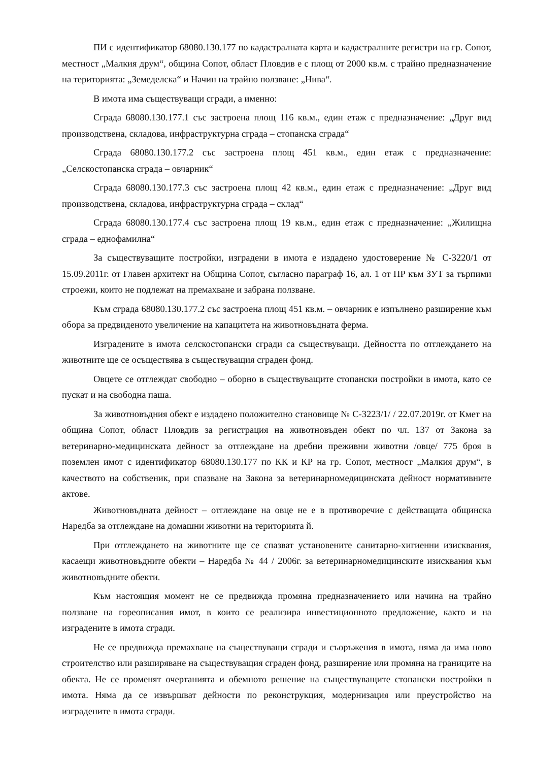ПИ с идентификатор 68080.130.177 по кадастралната карта и кадастралните регистри на гр. Сопот, местност „Малкия друм“, община Сопот, област Пловдив е с площ от 2000 кв.м. с трайно предназначение на територията: „Земеделска“ и Начин на трайно ползване: „Нива“.
В имота има съществуващи сгради, а именно:
Сграда 68080.130.177.1 със застроена площ 116 кв.м., един етаж с предназначение: „Друг вид производствена, складова, инфраструктурна сграда – стопанска сграда“
Сграда 68080.130.177.2 със застроена площ 451 кв.м., един етаж с предназначение: „Селскостопанска сграда – овчарник“
Сграда 68080.130.177.3 със застроена площ 42 кв.м., един етаж с предназначение: „Друг вид производствена, складова, инфраструктурна сграда – склад“
Сграда 68080.130.177.4 със застроена площ 19 кв.м., един етаж с предназначение: „Жилищна сграда – еднофамилна“
За съществуващите постройки, изградени в имота е издадено удостоверение № С-3220/1 от 15.09.2011г. от Главен архитект на Община Сопот, съгласно параграф 16, ал. 1 от ПР към ЗУТ за търпими строежи, които не подлежат на премахване и забрана ползване.
Към сграда 68080.130.177.2 със застроена площ 451 кв.м. – овчарник е изпълнено разширение към обора за предвиденото увеличение на капацитета на животновъдната ферма.
Изградените в имота селскостопански сгради са съществуващи. Дейността по отглеждането на животните ще се осъществява в съществуващия сграден фонд.
Овцете се отглеждат свободно – оборно в съществуващите стопански постройки в имота, като се пускат и на свободна паша.
За животновъдния обект е издадено положително становище № С-3223/1/ / 22.07.2019г. от Кмет на община Сопот, област Пловдив за регистрация на животновъден обект по чл. 137 от Закона за ветеринарно-медицинската дейност за отглеждане на дребни преживни животни /овце/ 775 броя в поземлен имот с идентификатор 68080.130.177 по КК и КР на гр. Сопот, местност „Малкия друм“, в качеството на собственик, при спазване на Закона за ветеринарномедицинската дейност нормативните актове.
Животновъдната дейност – отглеждане на овце не е в противоречие с действащата общинска Наредба за отглеждане на домашни животни на територията й.
При отглеждането на животните ще се спазват установените санитарно-хигиенни изисквания, касаещи животновъдните обекти – Наредба № 44 / 2006г. за ветеринарномедицинските изисквания към животновъдните обекти.
Към настоящия момент не се предвижда промяна предназначението или начина на трайно ползване на гореописания имот, в които се реализира инвестиционното предложение, както и на изградените в имота сгради.
Не се предвижда премахване на съществуващи сгради и съоръжения в имота, няма да има ново строителство или разширяване на съществуващия сграден фонд, разширение или промяна на границите на обекта. Не се променят очертанията и обемното решение на съществуващите стопански постройки в имота. Няма да се извършват дейности по реконструкция, модернизация или преустройство на изградените в имота сгради.